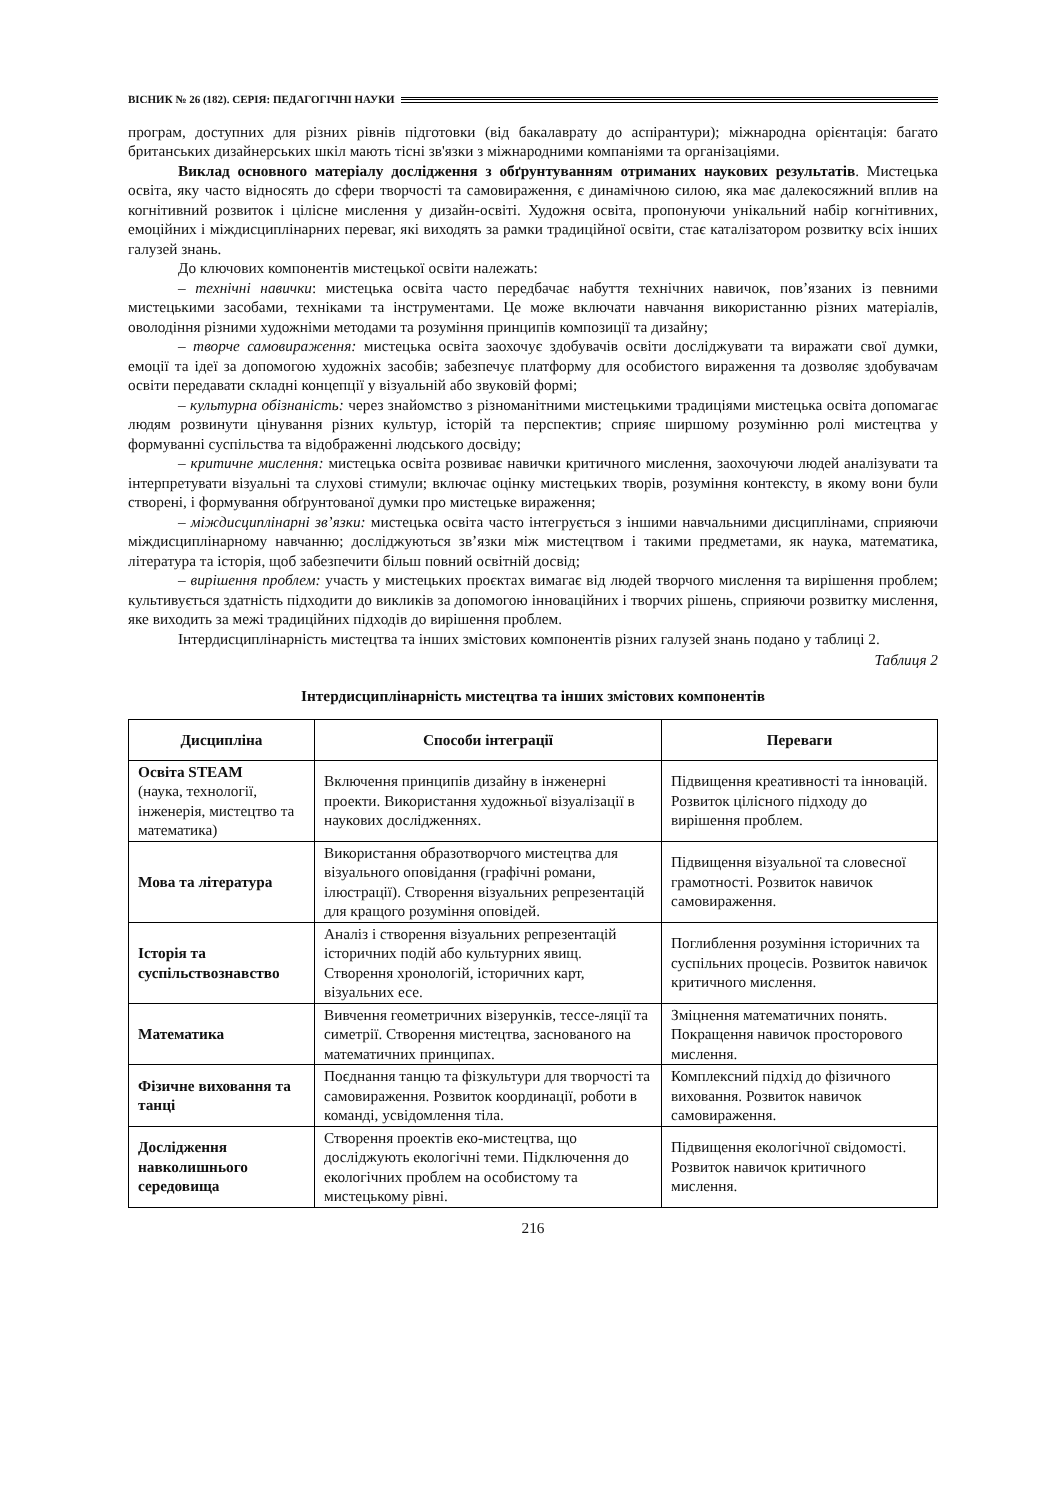ВІСНИК № 26 (182). СЕРІЯ: ПЕДАГОГІЧНІ НАУКИ
програм, доступних для різних рівнів підготовки (від бакалаврату до аспірантури); міжнародна орієнтація: багато британських дизайнерських шкіл мають тісні зв'язки з міжнародними компаніями та організаціями.
Виклад основного матеріалу дослідження з обґрунтуванням отриманих наукових результатів. Мистецька освіта, яку часто відносять до сфери творчості та самовираження, є динамічною силою, яка має далекосяжний вплив на когнітивний розвиток і цілісне мислення у дизайн-освіті. Художня освіта, пропонуючи унікальний набір когнітивних, емоційних і міждисциплінарних переваг, які виходять за рамки традиційної освіти, стає каталізатором розвитку всіх інших галузей знань.
До ключових компонентів мистецької освіти належать:
– технічні навички: мистецька освіта часто передбачає набуття технічних навичок, пов’язаних із певними мистецькими засобами, техніками та інструментами. Це може включати навчання використанню різних матеріалів, оволодіння різними художніми методами та розуміння принципів композиції та дизайну;
– творче самовираження: мистецька освіта заохочує здобувачів освіти досліджувати та виражати свої думки, емоції та ідеї за допомогою художніх засобів; забезпечує платформу для особистого вираження та дозволяє здобувачам освіти передавати складні концепції у візуальній або звуковій формі;
– культурна обізнаність: через знайомство з різноманітними мистецькими традиціями мистецька освіта допомагає людям розвинути цінування різних культур, історій та перспектив; сприяє ширшому розумінню ролі мистецтва у формуванні суспільства та відображенні людського досвіду;
– критичне мислення: мистецька освіта розвиває навички критичного мислення, заохочуючи людей аналізувати та інтерпретувати візуальні та слухові стимули; включає оцінку мистецьких творів, розуміння контексту, в якому вони були створені, і формування обґрунтованої думки про мистецьке вираження;
– міждисциплінарні зв’язки: мистецька освіта часто інтегрується з іншими навчальними дисциплінами, сприяючи міждисциплінарному навчанню; досліджуються зв’язки між мистецтвом і такими предметами, як наука, математика, література та історія, щоб забезпечити більш повний освітній досвід;
– вирішення проблем: участь у мистецьких проєктах вимагає від людей творчого мислення та вирішення проблем; культивується здатність підходити до викликів за допомогою інноваційних і творчих рішень, сприяючи розвитку мислення, яке виходить за межі традиційних підходів до вирішення проблем.
Інтердисциплінарність мистецтва та інших змістових компонентів різних галузей знань подано у таблиці 2.
Таблиця 2
Інтердисциплінарність мистецтва та інших змістових компонентів
| Дисципліна | Способи інтеграції | Переваги |
| --- | --- | --- |
| Освіта STEAM (наука, технології, інженерія, мистецтво та математика) | Включення принципів дизайну в інженерні проекти. Використання художньої візуалізації в наукових дослідженнях. | Підвищення креативності та інновацій. Розвиток цілісного підходу до вирішення проблем. |
| Мова та література | Використання образотворчого мистецтва для візуального оповідання (графічні романи, ілюстрації). Створення візуальних репрезентацій для кращого розуміння оповідей. | Підвищення візуальної та словесної грамотності. Розвиток навичок самовираження. |
| Історія та суспільствознавство | Аналіз і створення візуальних репрезентацій історичних подій або культурних явищ. Створення хронологій, історичних карт, візуальних есе. | Поглиблення розуміння історичних та суспільних процесів. Розвиток навичок критичного мислення. |
| Математика | Вивчення геометричних візерунків, тессе-ляції та симетрії. Створення мистецтва, заснованого на математичних принципах. | Зміцнення математичних понять. Покращення навичок просторового мислення. |
| Фізичне виховання та танці | Поєднання танцю та фізкультури для творчості та самовираження. Розвиток координації, роботи в команді, усвідомлення тіла. | Комплексний підхід до фізичного виховання. Розвиток навичок самовираження. |
| Дослідження навколишнього середовища | Створення проектів еко-мистецтва, що досліджують екологічні теми. Підключення до екологічних проблем на особистому та мистецькому рівні. | Підвищення екологічної свідомості. Розвиток навичок критичного мислення. |
216